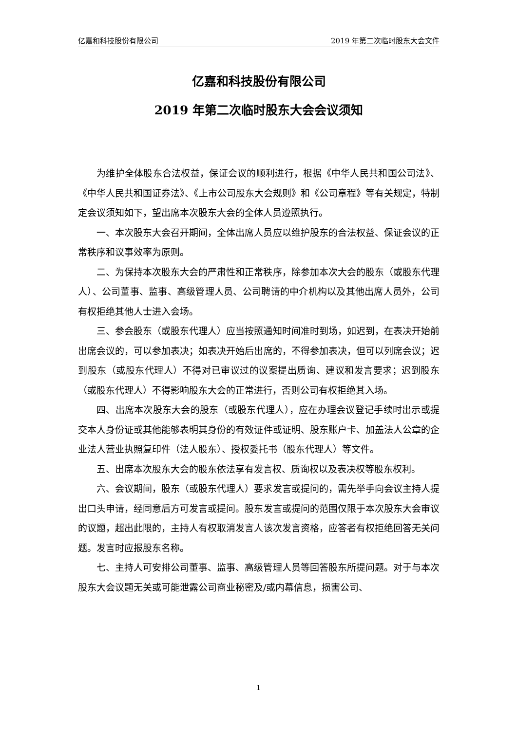亿嘉和科技股份有限公司 2019 年第二次临时股东大会文件
亿嘉和科技股份有限公司
2019 年第二次临时股东大会会议须知
为维护全体股东合法权益，保证会议的顺利进行，根据《中华人民共和国公司法》、《中华人民共和国证券法》、《上市公司股东大会规则》和《公司章程》等有关规定，特制定会议须知如下，望出席本次股东大会的全体人员遵照执行。
一、本次股东大会召开期间，全体出席人员应以维护股东的合法权益、保证会议的正常秩序和议事效率为原则。
二、为保持本次股东大会的严肃性和正常秩序，除参加本次大会的股东（或股东代理人）、公司董事、监事、高级管理人员、公司聘请的中介机构以及其他出席人员外，公司有权拒绝其他人士进入会场。
三、参会股东（或股东代理人）应当按照通知时间准时到场，如迟到，在表决开始前出席会议的，可以参加表决；如表决开始后出席的，不得参加表决，但可以列席会议；迟到股东（或股东代理人）不得对已审议过的议案提出质询、建议和发言要求；迟到股东（或股东代理人）不得影响股东大会的正常进行，否则公司有权拒绝其入场。
四、出席本次股东大会的股东（或股东代理人），应在办理会议登记手续时出示或提交本人身份证或其他能够表明其身份的有效证件或证明、股东账户卡、加盖法人公章的企业法人营业执照复印件（法人股东）、授权委托书（股东代理人）等文件。
五、出席本次股东大会的股东依法享有发言权、质询权以及表决权等股东权利。
六、会议期间，股东（或股东代理人）要求发言或提问的，需先举手向会议主持人提出口头申请，经同意后方可发言或提问。股东发言或提问的范围仅限于本次股东大会审议的议题，超出此限的，主持人有权取消发言人该次发言资格，应答者有权拒绝回答无关问题。发言时应报股东名称。
七、主持人可安排公司董事、监事、高级管理人员等回答股东所提问题。对于与本次股东大会议题无关或可能泄露公司商业秘密及/或内幕信息，损害公司、
1